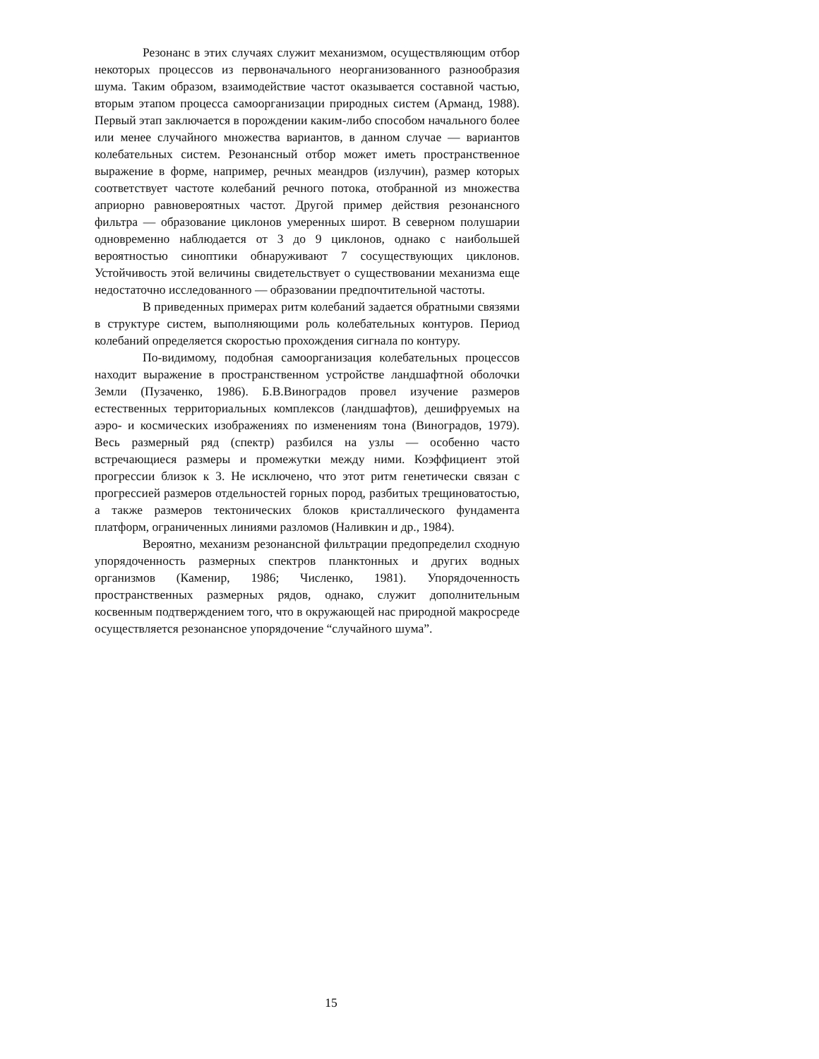Резонанс в этих случаях служит механизмом, осуществляющим отбор некоторых процессов из первоначального неорганизованного разнообразия шума. Таким образом, взаимодействие частот оказывается составной частью, вторым этапом процесса самоорганизации природных систем (Арманд, 1988). Первый этап заключается в порождении каким-либо способом начального более или менее случайного множества вариантов, в данном случае — вариантов колебательных систем. Резонансный отбор может иметь пространственное выражение в форме, например, речных меандров (излучин), размер которых соответствует частоте колебаний речного потока, отобранной из множества априорно равновероятных частот. Другой пример действия резонансного фильтра — образование циклонов умеренных широт. В северном полушарии одновременно наблюдается от 3 до 9 циклонов, однако с наибольшей вероятностью синоптики обнаруживают 7 сосуществующих циклонов. Устойчивость этой величины свидетельствует о существовании механизма еще недостаточно исследованного — образовании предпочтительной частоты.
В приведенных примерах ритм колебаний задается обратными связями в структуре систем, выполняющими роль колебательных контуров. Период колебаний определяется скоростью прохождения сигнала по контуру.
По-видимому, подобная самоорганизация колебательных процессов находит выражение в пространственном устройстве ландшафтной оболочки Земли (Пузаченко, 1986). Б.В.Виноградов провел изучение размеров естественных территориальных комплексов (ландшафтов), дешифруемых на аэро- и космических изображениях по изменениям тона (Виноградов, 1979). Весь размерный ряд (спектр) разбился на узлы — особенно часто встречающиеся размеры и промежутки между ними. Коэффициент этой прогрессии близок к 3. Не исключено, что этот ритм генетически связан с прогрессией размеров отдельностей горных пород, разбитых трещиноватостью, а также размеров тектонических блоков кристаллического фундамента платформ, ограниченных линиями разломов (Наливкин и др., 1984).
Вероятно, механизм резонансной фильтрации предопределил сходную упорядоченность размерных спектров планктонных и других водных организмов (Каменир, 1986; Численко, 1981). Упорядоченность пространственных размерных рядов, однако, служит дополнительным косвенным подтверждением того, что в окружающей нас природной макросреде осуществляется резонансное упорядочение “случайного шума”.
15